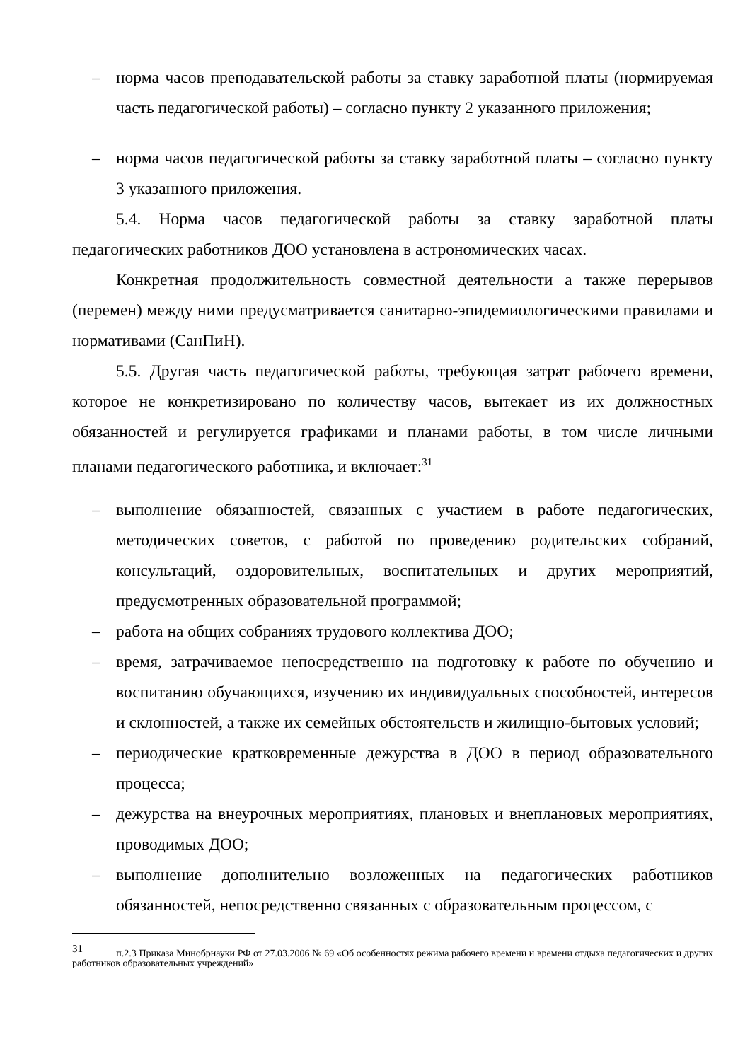– норма часов преподавательской работы за ставку заработной платы (нормируемая часть педагогической работы) – согласно пункту 2 указанного приложения;
– норма часов педагогической работы за ставку заработной платы – согласно пункту 3 указанного приложения.
5.4. Норма часов педагогической работы за ставку заработной платы педагогических работников ДОО установлена в астрономических часах.
Конкретная продолжительность совместной деятельности а также перерывов (перемен) между ними предусматривается санитарно-эпидемиологическими правилами и нормативами (СанПиН).
5.5. Другая часть педагогической работы, требующая затрат рабочего времени, которое не конкретизировано по количеству часов, вытекает из их должностных обязанностей и регулируется графиками и планами работы, в том числе личными планами педагогического работника, и включает:<sup>31</sup>
– выполнение обязанностей, связанных с участием в работе педагогических, методических советов, с работой по проведению родительских собраний, консультаций, оздоровительных, воспитательных и других мероприятий, предусмотренных образовательной программой;
– работа на общих собраниях трудового коллектива ДОО;
– время, затрачиваемое непосредственно на подготовку к работе по обучению и воспитанию обучающихся, изучению их индивидуальных способностей, интересов и склонностей, а также их семейных обстоятельств и жилищно-бытовых условий;
– периодические кратковременные дежурства в ДОО в период образовательного процесса;
– дежурства на внеурочных мероприятиях, плановых и внеплановых мероприятиях, проводимых ДОО;
– выполнение дополнительно возложенных на педагогических работников обязанностей, непосредственно связанных с образовательным процессом, с
<sup>31</sup> п.2.3 Приказа Минобрнауки РФ от 27.03.2006 № 69 «Об особенностях режима рабочего времени и времени отдыха педагогических и других работников образовательных учреждений»